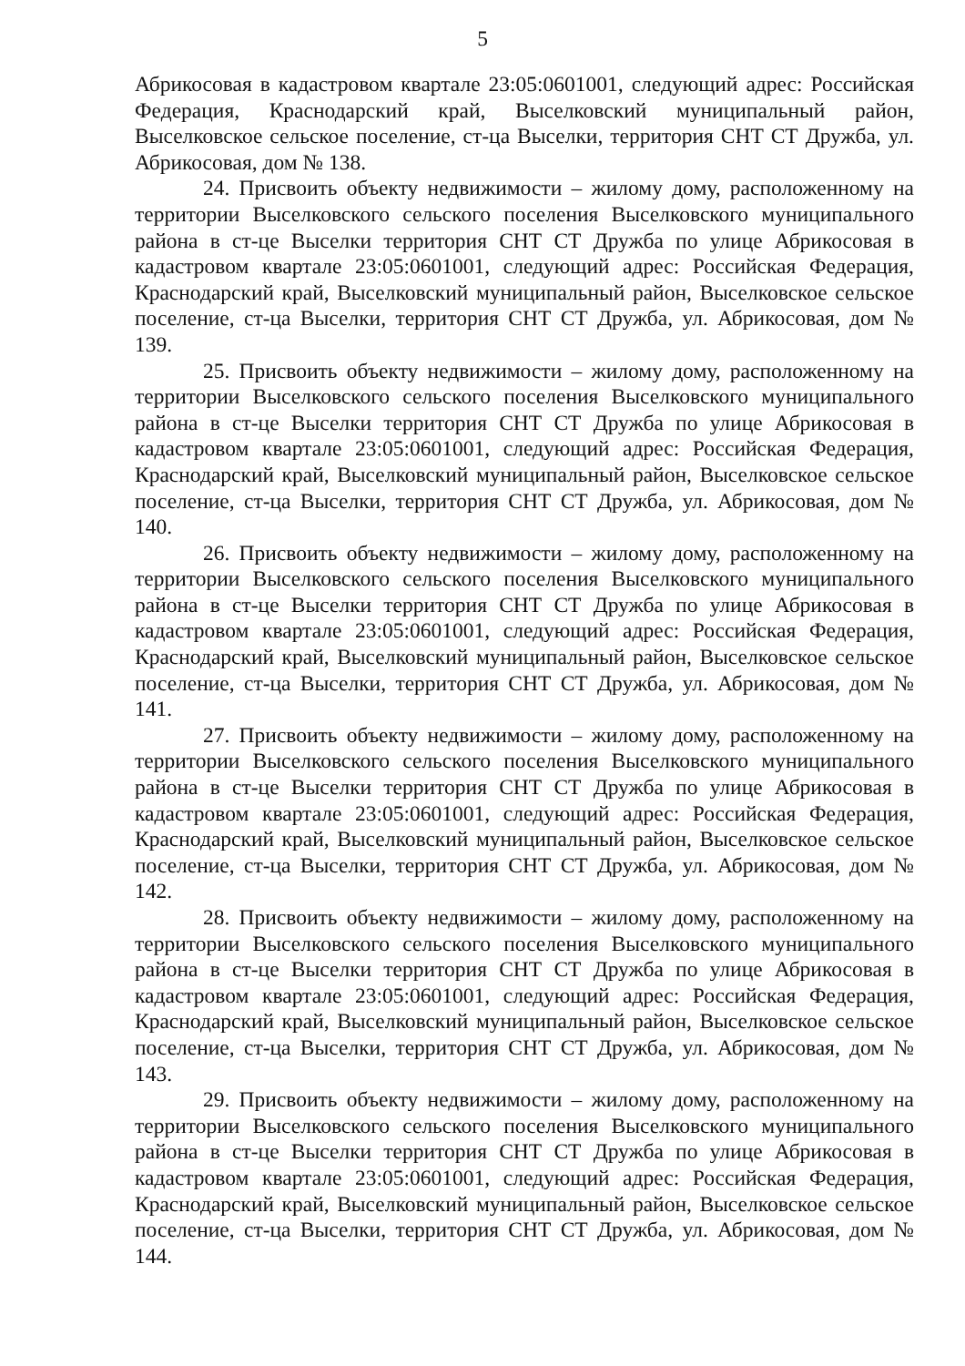5
Абрикосовая в кадастровом квартале 23:05:0601001, следующий адрес: Российская Федерация, Краснодарский край, Выселковский муниципальный район, Выселковское сельское поселение, ст-ца Выселки, территория СНТ СТ Дружба, ул. Абрикосовая, дом № 138.
24. Присвоить объекту недвижимости – жилому дому, расположенному на территории Выселковского сельского поселения Выселковского муниципального района в ст-це Выселки территория СНТ СТ Дружба по улице Абрикосовая в кадастровом квартале 23:05:0601001, следующий адрес: Российская Федерация, Краснодарский край, Выселковский муниципальный район, Выселковское сельское поселение, ст-ца Выселки, территория СНТ СТ Дружба, ул. Абрикосовая, дом № 139.
25. Присвоить объекту недвижимости – жилому дому, расположенному на территории Выселковского сельского поселения Выселковского муниципального района в ст-це Выселки территория СНТ СТ Дружба по улице Абрикосовая в кадастровом квартале 23:05:0601001, следующий адрес: Российская Федерация, Краснодарский край, Выселковский муниципальный район, Выселковское сельское поселение, ст-ца Выселки, территория СНТ СТ Дружба, ул. Абрикосовая, дом № 140.
26. Присвоить объекту недвижимости – жилому дому, расположенному на территории Выселковского сельского поселения Выселковского муниципального района в ст-це Выселки территория СНТ СТ Дружба по улице Абрикосовая в кадастровом квартале 23:05:0601001, следующий адрес: Российская Федерация, Краснодарский край, Выселковский муниципальный район, Выселковское сельское поселение, ст-ца Выселки, территория СНТ СТ Дружба, ул. Абрикосовая, дом № 141.
27. Присвоить объекту недвижимости – жилому дому, расположенному на территории Выселковского сельского поселения Выселковского муниципального района в ст-це Выселки территория СНТ СТ Дружба по улице Абрикосовая в кадастровом квартале 23:05:0601001, следующий адрес: Российская Федерация, Краснодарский край, Выселковский муниципальный район, Выселковское сельское поселение, ст-ца Выселки, территория СНТ СТ Дружба, ул. Абрикосовая, дом № 142.
28. Присвоить объекту недвижимости – жилому дому, расположенному на территории Выселковского сельского поселения Выселковского муниципального района в ст-це Выселки территория СНТ СТ Дружба по улице Абрикосовая в кадастровом квартале 23:05:0601001, следующий адрес: Российская Федерация, Краснодарский край, Выселковский муниципальный район, Выселковское сельское поселение, ст-ца Выселки, территория СНТ СТ Дружба, ул. Абрикосовая, дом № 143.
29. Присвоить объекту недвижимости – жилому дому, расположенному на территории Выселковского сельского поселения Выселковского муниципального района в ст-це Выселки территория СНТ СТ Дружба по улице Абрикосовая в кадастровом квартале 23:05:0601001, следующий адрес: Российская Федерация, Краснодарский край, Выселковский муниципальный район, Выселковское сельское поселение, ст-ца Выселки, территория СНТ СТ Дружба, ул. Абрикосовая, дом № 144.